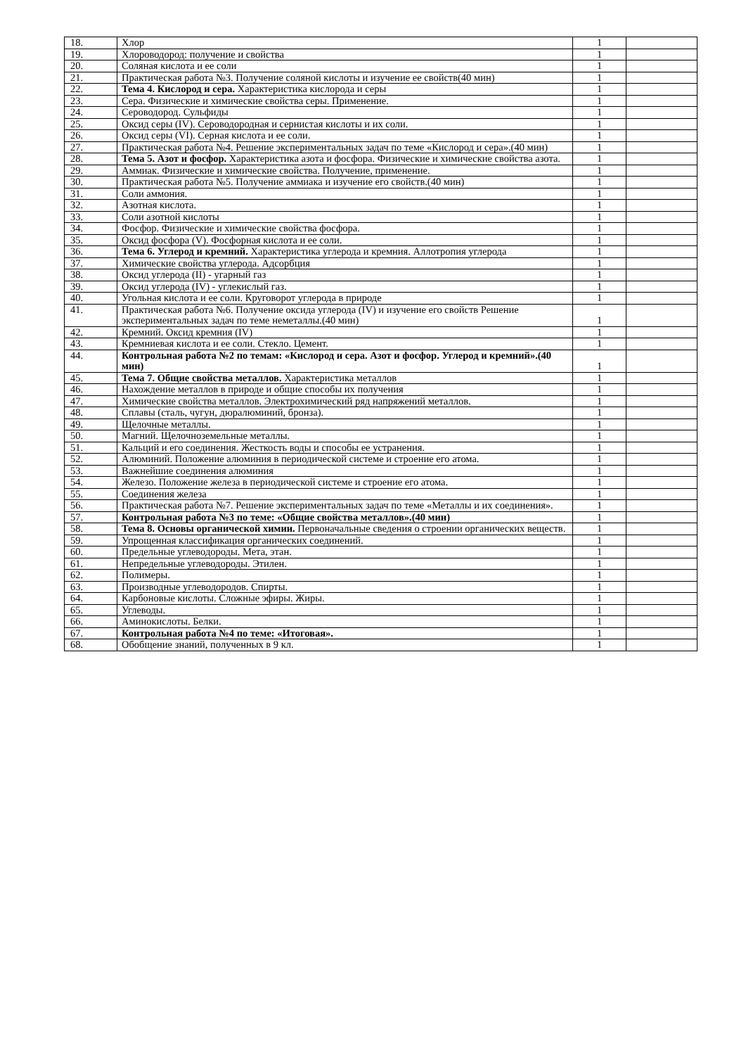| 18. | Хлор | 1 | |
| 19. | Хлороводород: получение и свойства | 1 | |
| 20. | Соляная кислота и ее соли | 1 | |
| 21. | Практическая работа №3. Получение соляной кислоты и изучение ее свойств(40 мин) | 1 | |
| 22. | Тема 4. Кислород и сера. Характеристика кислорода и серы | 1 | |
| 23. | Сера. Физические и химические свойства серы. Применение. | 1 | |
| 24. | Сероводород. Сульфиды | 1 | |
| 25. | Оксид серы (IV). Сероводородная и сернистая кислоты и их соли. | 1 | |
| 26. | Оксид серы (VI). Серная кислота и ее соли. | 1 | |
| 27. | Практическая работа №4. Решение экспериментальных задач по теме «Кислород и сера».(40 мин) | 1 | |
| 28. | Тема 5. Азот и фосфор. Характеристика азота и фосфора. Физические и химические свойства азота. | 1 | |
| 29. | Аммиак. Физические и химические свойства. Получение, применение. | 1 | |
| 30. | Практическая работа №5. Получение аммиака и изучение его свойств.(40 мин) | 1 | |
| 31. | Соли аммония. | 1 | |
| 32. | Азотная кислота. | 1 | |
| 33. | Соли азотной кислоты | 1 | |
| 34. | Фосфор. Физические и химические свойства фосфора. | 1 | |
| 35. | Оксид фосфора (V). Фосфорная кислота и ее соли. | 1 | |
| 36. | Тема 6. Углерод и кремний. Характеристика углерода и кремния. Аллотропия углерода | 1 | |
| 37. | Химические свойства углерода. Адсорбция | 1 | |
| 38. | Оксид углерода (II) - угарный газ | 1 | |
| 39. | Оксид углерода (IV) - углекислый газ. | 1 | |
| 40. | Угольная кислота и ее соли. Круговорот углерода в природе | 1 | |
| 41. | Практическая работа №6. Получение оксида углерода (IV) и изучение его свойств Решение экспериментальных задач по теме неметаллы.(40 мин) | 1 | |
| 42. | Кремний. Оксид кремния (IV) | 1 | |
| 43. | Кремниевая кислота и ее соли. Стекло. Цемент. | 1 | |
| 44. | Контрольная работа №2 по темам: «Кислород и сера. Азот и фосфор. Углерод и кремний».(40 мин) | 1 | |
| 45. | Тема 7. Общие свойства металлов. Характеристика металлов | 1 | |
| 46. | Нахождение металлов в природе и общие способы их получения | 1 | |
| 47. | Химические свойства металлов. Электрохимический ряд напряжений металлов. | 1 | |
| 48. | Сплавы (сталь, чугун, дюралюминий, бронза). | 1 | |
| 49. | Щелочные металлы. | 1 | |
| 50. | Магний. Щелочноземельные металлы. | 1 | |
| 51. | Кальций и его соединения. Жесткость воды и способы ее устранения. | 1 | |
| 52. | Алюминий. Положение алюминия в периодической системе и строение его атома. | 1 | |
| 53. | Важнейшие соединения алюминия | 1 | |
| 54. | Железо. Положение железа в периодической системе и строение его атома. | 1 | |
| 55. | Соединения железа | 1 | |
| 56. | Практическая работа №7. Решение экспериментальных задач по теме «Металлы и их соединения». | 1 | |
| 57. | Контрольная работа №3 по теме: «Общие свойства металлов».(40 мин) | 1 | |
| 58. | Тема 8. Основы органической химии. Первоначальные сведения о строении органических веществ. | 1 | |
| 59. | Упрощенная классификация органических соединений. | 1 | |
| 60. | Предельные углеводороды. Мета, этан. | 1 | |
| 61. | Непредельные углеводороды. Этилен. | 1 | |
| 62. | Полимеры. | 1 | |
| 63. | Производные углеводородов. Спирты. | 1 | |
| 64. | Карбоновые кислоты. Сложные эфиры. Жиры. | 1 | |
| 65. | Углеводы. | 1 | |
| 66. | Аминокислоты. Белки. | 1 | |
| 67. | Контрольная работа №4 по теме: «Итоговая». | 1 | |
| 68. | Обобщение знаний, полученных в 9 кл. | 1 | |